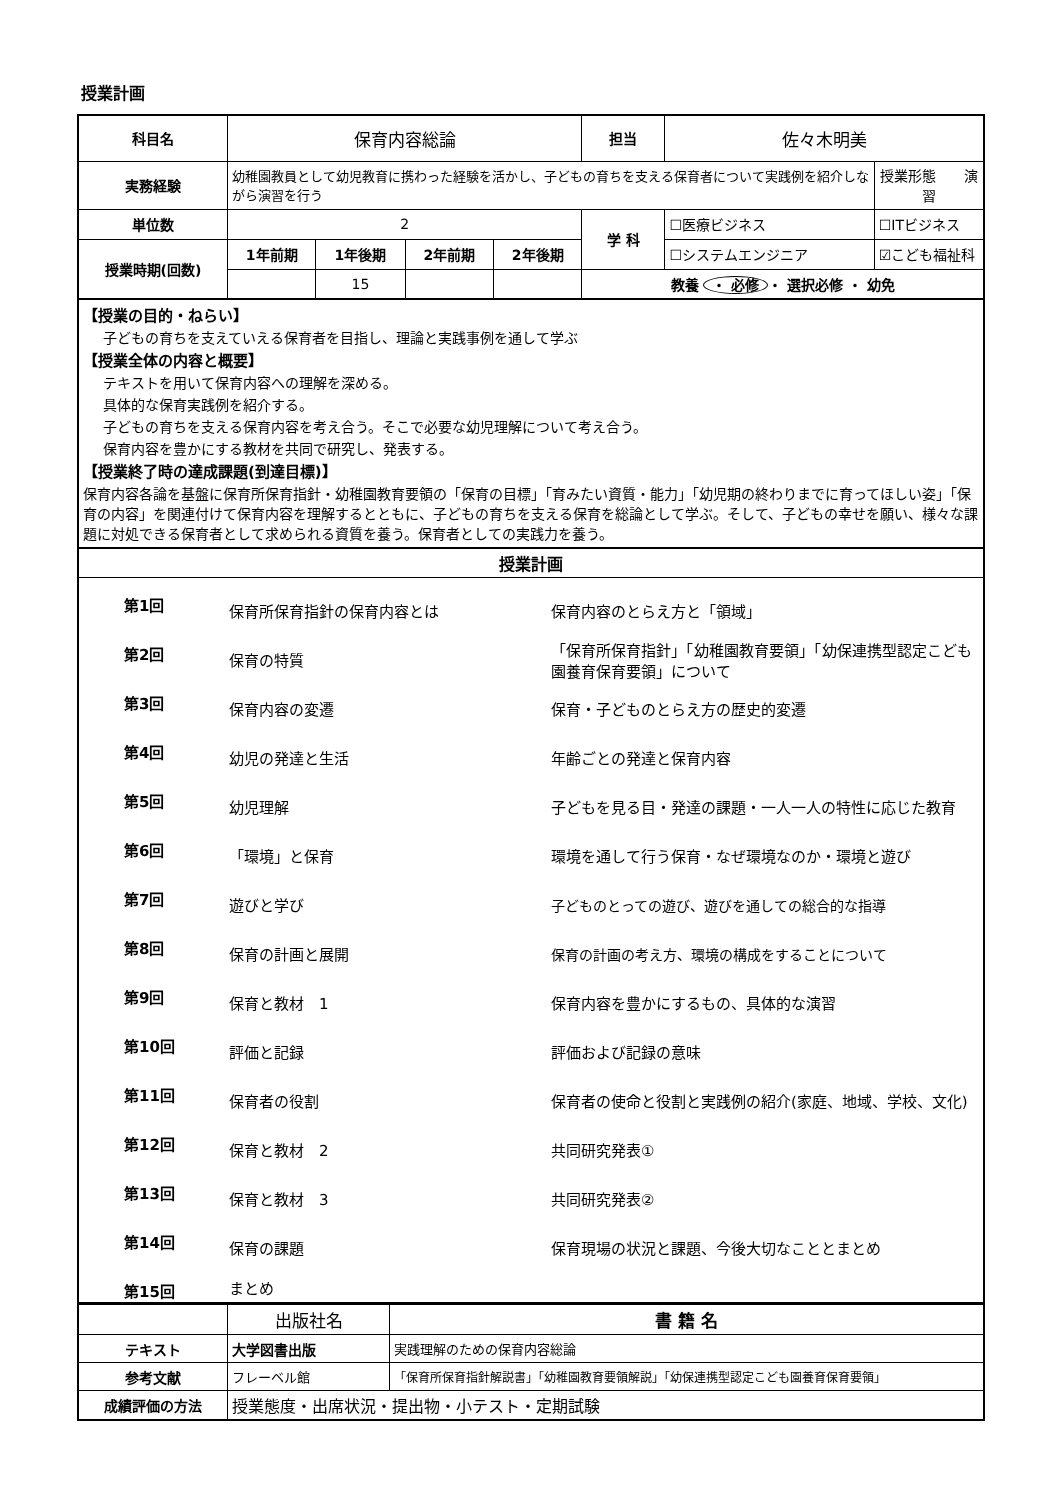授業計画
| 科目名 | 保育内容総論 | | | | 担当 | 佐々木明美 | |
| 実務経験 | 幼稚園教員として幼児教育に携わった経験を活かし、子どもの育ちを支える保育者について実践例を紹介しながら演習を行う | | | | | | 授業形態 演習 |
| 単位数 | 2 | | | | 学 科 | ☐医療ビジネス | ☐ITビジネス |
| 授業時期(回数) | 1年前期 | 1年後期 | 2年前期 | 2年後期 | | ☐システムエンジニア | ☑こども福祉科 |
| | | 15 | | | 教養 ・ 必修 ・ 選択必修 ・ 幼免 | | |
【授業の目的・ねらい】
子どもの育ちを支えていえる保育者を目指し、理論と実践事例を通して学ぶ
【授業全体の内容と概要】
テキストを用いて保育内容への理解を深める。
具体的な保育実践例を紹介する。
子どもの育ちを支える保育内容を考え合う。そこで必要な幼児理解について考え合う。
保育内容を豊かにする教材を共同で研究し、発表する。
【授業終了時の達成課題(到達目標)】
保育内容各論を基盤に保育所保育指針・幼稚園教育要領の「保育の目標」「育みたい資質・能力」「幼児期の終わりまでに育ってほしい姿」「保育の内容」を関連付けて保育内容を理解するとともに、子どもの育ちを支える保育を総論として学ぶ。そして、子どもの幸せを願い、様々な課題に対処できる保育者として求められる資質を養う。保育者としての実践力を養う。
授業計画
第1回
保育所保育指針の保育内容とは 保育内容のとらえ方と「領域」
第2回
保育の特質
「保育所保育指針」「幼稚園教育要領」「幼保連携型認定こども園養育保育要領」について
第3回
保育内容の変遷 保育・子どものとらえ方の歴史的変遷
第4回
幼児の発達と生活 年齢ごとの発達と保育内容
第5回
幼児理解
子どもを見る目・発達の課題・一人一人の特性に応じた教育
第6回
「環境」と保育
環境を通して行う保育・なぜ環境なのか・環境と遊び
第7回
遊びと学び
子どものとっての遊び、遊びを通しての総合的な指導
第8回
保育の計画と展開
保育の計画の考え方、環境の構成をすることについて
第9回
保育と教材　1
保育内容を豊かにするもの、具体的な演習
第10回
評価と記録 評価および記録の意味
第11回
保育者の役割
保育者の使命と役割と実践例の紹介(家庭、地域、学校、文化)
第12回
保育と教材　2 共同研究発表①
第13回
保育と教材　3 共同研究発表②
第14回
保育の課題
保育現場の状況と課題、今後大切なこととまとめ
第15回
まとめ
| | 出版社名 | 書 籍 名 |
| テキスト | 大学図書出版 | 実践理解のための保育内容総論 |
| 参考文献 | フレーベル館 | 「保育所保育指針解説書」「幼稚園教育要領解説」「幼保連携型認定こども園養育保育要領」 |
| 成績評価の方法 | 授業態度・出席状況・提出物・小テスト・定期試験 | |